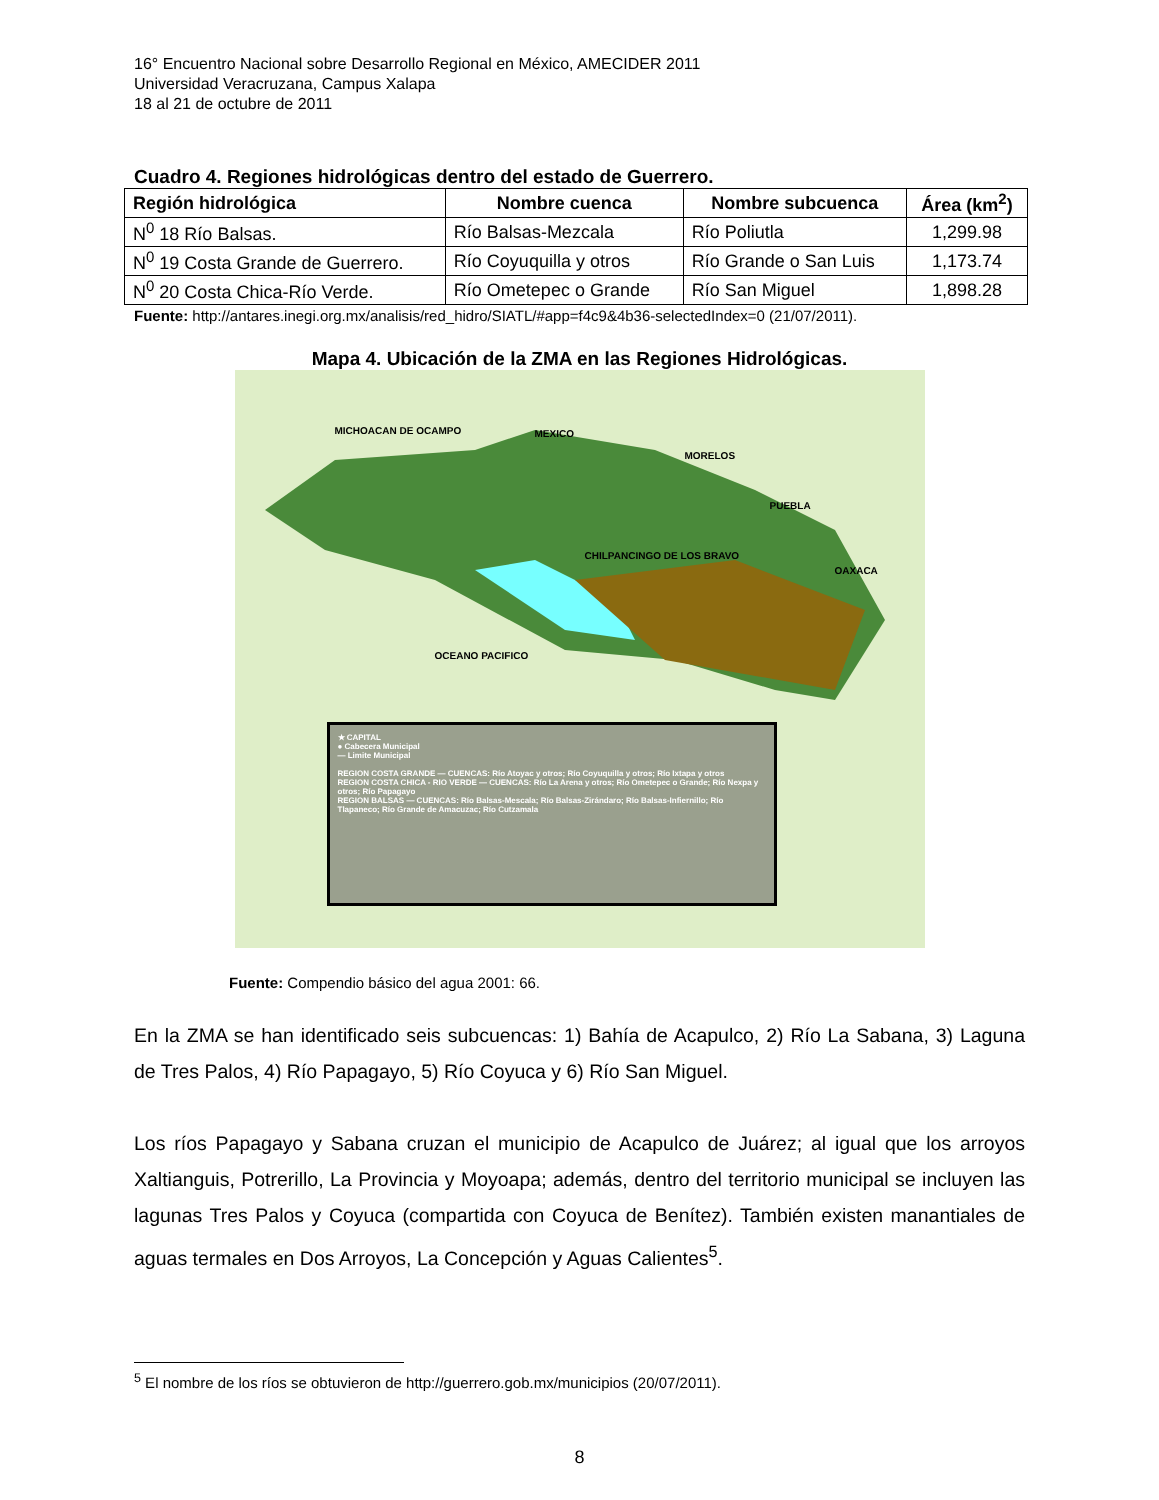16° Encuentro Nacional sobre Desarrollo Regional en México, AMECIDER 2011
Universidad Veracruzana, Campus Xalapa
18 al 21 de octubre de 2011
Cuadro 4. Regiones hidrológicas dentro del estado de Guerrero.
| Región hidrológica | Nombre cuenca | Nombre subcuenca | Área (km<sup>2</sup>) |
| --- | --- | --- | --- |
| N<sup>0</sup> 18 Río Balsas. | Río Balsas-Mezcala | Río Poliutla | 1,299.98 |
| N<sup>0</sup> 19 Costa Grande de Guerrero. | Río Coyuquilla y otros | Río Grande o San Luis | 1,173.74 |
| N<sup>0</sup> 20 Costa Chica-Río Verde. | Río Ometepec o Grande | Río San Miguel | 1,898.28 |
Fuente: http://antares.inegi.org.mx/analisis/red_hidro/SIATL/#app=f4c9&4b36-selectedIndex=0 (21/07/2011).
Mapa 4. Ubicación de la ZMA en las Regiones Hidrológicas.
MICHOACAN DE OCAMPO MEXICO
MORELOS
PUEBLA
OAXACA
OCEANO PACIFICO
CHILPANCINGO DE LOS BRAVO
★ CAPITAL
● Cabecera Municipal
— Limite Municipal
REGION COSTA GRANDE — CUENCAS: Río Atoyac y otros; Río Coyuquilla y otros; Río Ixtapa y otros
REGION COSTA CHICA - RIO VERDE — CUENCAS: Río La Arena y otros; Río Ometepec o Grande; Río Nexpa y otros; Río Papagayo
REGION BALSAS — CUENCAS: Río Balsas-Mescala; Río Balsas-Zirándaro; Río Balsas-Infiernillo; Río Tlapaneco; Río Grande de Amacuzac; Río Cutzamala
Fuente: Compendio básico del agua 2001: 66.
En la ZMA se han identificado seis subcuencas: 1) Bahía de Acapulco, 2) Río La Sabana, 3) Laguna de Tres Palos, 4) Río Papagayo, 5) Río Coyuca y 6) Río San Miguel.
Los ríos Papagayo y Sabana cruzan el municipio de Acapulco de Juárez; al igual que los arroyos Xaltianguis, Potrerillo, La Provincia y Moyoapa; además, dentro del territorio municipal se incluyen las lagunas Tres Palos y Coyuca (compartida con Coyuca de Benítez). También existen manantiales de aguas termales en Dos Arroyos, La Concepción y Aguas Calientes<sup>5</sup>.
<sup>5</sup> El nombre de los ríos se obtuvieron de http://guerrero.gob.mx/municipios (20/07/2011).
8